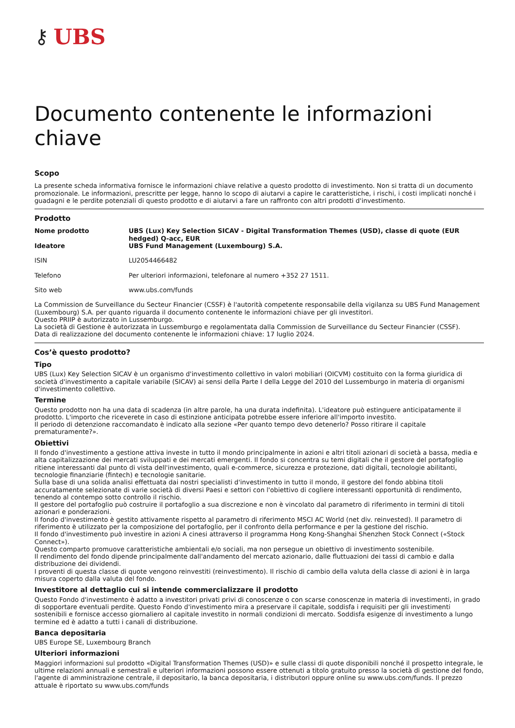⚷ UBS
Documento contenente le informazioni chiave
Scopo
La presente scheda informativa fornisce le informazioni chiave relative a questo prodotto di investimento. Non si tratta di un documento promozionale. Le informazioni, prescritte per legge, hanno lo scopo di aiutarvi a capire le caratteristiche, i rischi, i costi implicati nonché i guadagni e le perdite potenziali di questo prodotto e di aiutarvi a fare un raffronto con altri prodotti d'investimento.
Prodotto
| Nome prodotto | UBS (Lux) Key Selection SICAV - Digital Transformation Themes (USD), classe di quote (EUR hedged) Q-acc, EUR |
| Ideatore | UBS Fund Management (Luxembourg) S.A. |
| ISIN | LU2054466482 |
| Telefono | Per ulteriori informazioni, telefonare al numero +352 27 1511. |
| Sito web | www.ubs.com/funds |
La Commission de Surveillance du Secteur Financier (CSSF) è l'autorità competente responsabile della vigilanza su UBS Fund Management (Luxembourg) S.A. per quanto riguarda il documento contenente le informazioni chiave per gli investitori.
Questo PRIIP è autorizzato in Lussemburgo.
La società di Gestione è autorizzata in Lussemburgo e regolamentata dalla Commission de Surveillance du Secteur Financier (CSSF).
Data di realizzazione del documento contenente le informazioni chiave: 17 luglio 2024.
Cos’è questo prodotto?
Tipo
UBS (Lux) Key Selection SICAV è un organismo d'investimento collettivo in valori mobiliari (OICVM) costituito con la forma giuridica di società d'investimento a capitale variabile (SICAV) ai sensi della Parte I della Legge del 2010 del Lussemburgo in materia di organismi d'investimento collettivo.
Termine
Questo prodotto non ha una data di scadenza (in altre parole, ha una durata indefinita). L'ideatore può estinguere anticipatamente il prodotto. L'importo che riceverete in caso di estinzione anticipata potrebbe essere inferiore all'importo investito.
Il periodo di detenzione raccomandato è indicato alla sezione «Per quanto tempo devo detenerlo? Posso ritirare il capitale prematuramente?».
Obiettivi
Il fondo d'investimento a gestione attiva investe in tutto il mondo principalmente in azioni e altri titoli azionari di società a bassa, media e alta capitalizzazione dei mercati sviluppati e dei mercati emergenti. Il fondo si concentra su temi digitali che il gestore del portafoglio ritiene interessanti dal punto di vista dell'investimento, quali e-commerce, sicurezza e protezione, dati digitali, tecnologie abilitanti, tecnologie finanziarie (fintech) e tecnologie sanitarie.
Sulla base di una solida analisi effettuata dai nostri specialisti d'investimento in tutto il mondo, il gestore del fondo abbina titoli accuratamente selezionate di varie società di diversi Paesi e settori con l'obiettivo di cogliere interessanti opportunità di rendimento, tenendo al contempo sotto controllo il rischio.
Il gestore del portafoglio può costruire il portafoglio a sua discrezione e non è vincolato dal parametro di riferimento in termini di titoli azionari e ponderazioni.
Il fondo d'investimento è gestito attivamente rispetto al parametro di riferimento MSCI AC World (net div. reinvested). Il parametro di riferimento è utilizzato per la composizione del portafoglio, per il confronto della performance e per la gestione del rischio.
Il fondo d'investimento può investire in azioni A cinesi attraverso il programma Hong Kong-Shanghai Shenzhen Stock Connect («Stock Connect»).
Questo comparto promuove caratteristiche ambientali e/o sociali, ma non persegue un obiettivo di investimento sostenibile.
Il rendimento del fondo dipende principalmente dall'andamento del mercato azionario, dalle fluttuazioni dei tassi di cambio e dalla distribuzione dei dividendi.
I proventi di questa classe di quote vengono reinvestiti (reinvestimento). Il rischio di cambio della valuta della classe di azioni è in larga misura coperto dalla valuta del fondo.
Investitore al dettaglio cui si intende commercializzare il prodotto
Questo Fondo d'investimento è adatto a investitori privati privi di conoscenze o con scarse conoscenze in materia di investimenti, in grado di sopportare eventuali perdite. Questo Fondo d'investimento mira a preservare il capitale, soddisfa i requisiti per gli investimenti sostenibili e fornisce accesso giornaliero al capitale investito in normali condizioni di mercato. Soddisfa esigenze di investimento a lungo termine ed è adatto a tutti i canali di distribuzione.
Banca depositaria
UBS Europe SE, Luxembourg Branch
Ulteriori informazioni
Maggiori informazioni sul prodotto «Digital Transformation Themes (USD)» e sulle classi di quote disponibili nonché il prospetto integrale, le ultime relazioni annuali e semestrali e ulteriori informazioni possono essere ottenuti a titolo gratuito presso la società di gestione del fondo, l'agente di amministrazione centrale, il depositario, la banca depositaria, i distributori oppure online su www.ubs.com/funds. Il prezzo attuale è riportato su www.ubs.com/funds